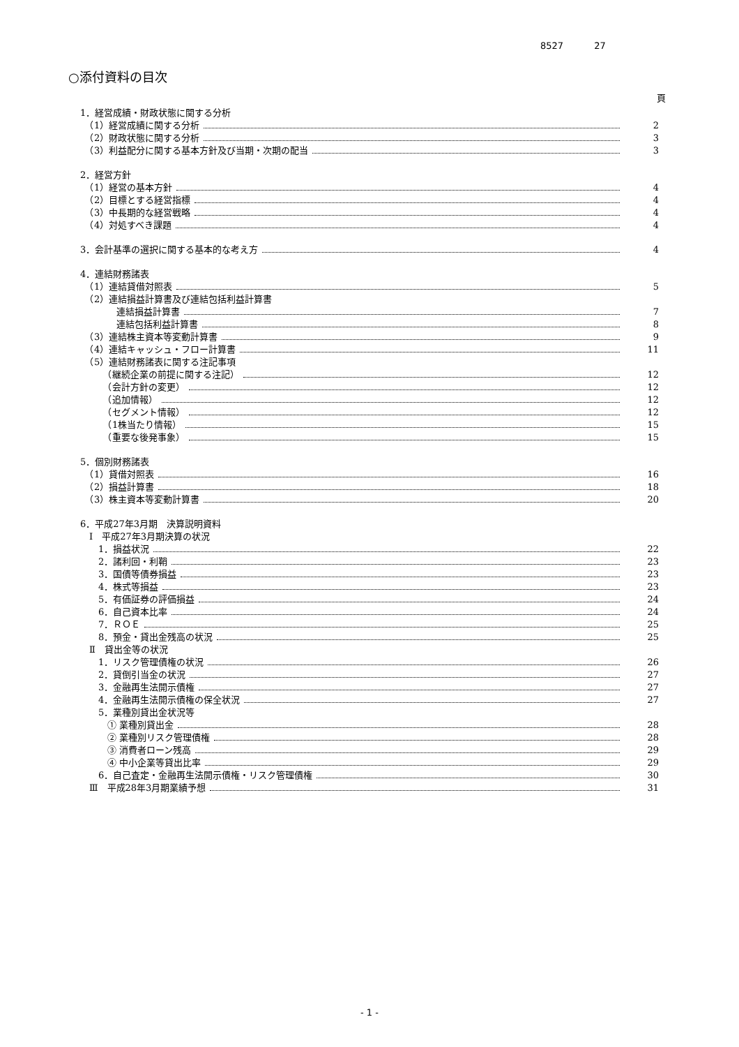8527 27
○添付資料の目次
頁
1．経営成績・財政状態に関する分析
　（1）経営成績に関する分析 2
　（2）財政状態に関する分析 3
　（3）利益配分に関する基本方針及び当期・次期の配当 3
2．経営方針
　（1）経営の基本方針 4
　（2）目標とする経営指標 4
　（3）中長期的な経営戦略 4
　（4）対処すべき課題 4
3．会計基準の選択に関する基本的な考え方 4
4．連結財務諸表
　（1）連結貸借対照表 5
　（2）連結損益計算書及び連結包括利益計算書
　　　　連結損益計算書 7
　　　　連結包括利益計算書 8
　（3）連結株主資本等変動計算書 9
　（4）連結キャッシュ・フロー計算書 11
　（5）連結財務諸表に関する注記事項
　　　（継続企業の前提に関する注記） 12
　　　（会計方針の変更） 12
　　　（追加情報） 12
　　　（セグメント情報） 12
　　　（1株当たり情報） 15
　　　（重要な後発事象） 15
5．個別財務諸表
　（1）貸借対照表 16
　（2）損益計算書 18
　（3）株主資本等変動計算書 20
6．平成27年3月期　決算説明資料
　Ⅰ　平成27年3月期決算の状況
　　1．損益状況 22
　　2．諸利回・利鞘 23
　　3．国債等債券損益 23
　　4．株式等損益 23
　　5．有価証券の評価損益 24
　　6．自己資本比率 24
　　7．ＲＯＥ 25
　　8．預金・貸出金残高の状況 25
　Ⅱ　貸出金等の状況
　　1．リスク管理債権の状況 26
　　2．貸倒引当金の状況 27
　　3．金融再生法開示債権 27
　　4．金融再生法開示債権の保全状況 27
　　5．業種別貸出金状況等
　　　① 業種別貸出金 28
　　　② 業種別リスク管理債権 28
　　　③ 消費者ローン残高 29
　　　④ 中小企業等貸出比率 29
　　6．自己査定・金融再生法開示債権・リスク管理債権 30
　Ⅲ　平成28年3月期業績予想 31
- 1 -